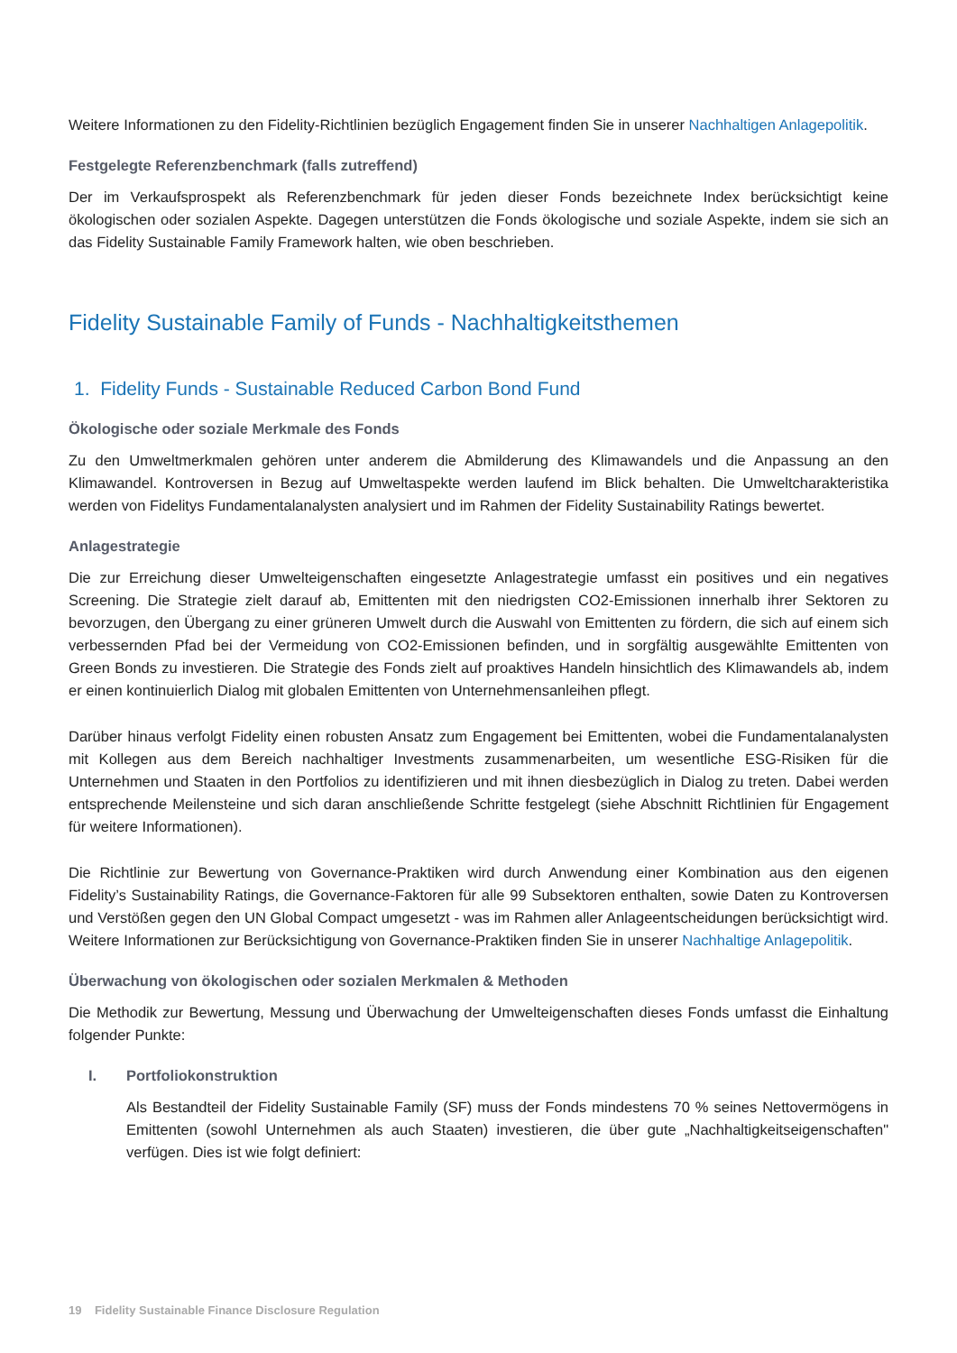Weitere Informationen zu den Fidelity-Richtlinien bezüglich Engagement finden Sie in unserer Nachhaltigen Anlagepolitik.
Festgelegte Referenzbenchmark (falls zutreffend)
Der im Verkaufsprospekt als Referenzbenchmark für jeden dieser Fonds bezeichnete Index berücksichtigt keine ökologischen oder sozialen Aspekte. Dagegen unterstützen die Fonds ökologische und soziale Aspekte, indem sie sich an das Fidelity Sustainable Family Framework halten, wie oben beschrieben.
Fidelity Sustainable Family of Funds - Nachhaltigkeitsthemen
1. Fidelity Funds - Sustainable Reduced Carbon Bond Fund
Ökologische oder soziale Merkmale des Fonds
Zu den Umweltmerkmalen gehören unter anderem die Abmilderung des Klimawandels und die Anpassung an den Klimawandel. Kontroversen in Bezug auf Umweltaspekte werden laufend im Blick behalten. Die Umweltcharakteristika werden von Fidelitys Fundamentalanalysten analysiert und im Rahmen der Fidelity Sustainability Ratings bewertet.
Anlagestrategie
Die zur Erreichung dieser Umwelteigenschaften eingesetzte Anlagestrategie umfasst ein positives und ein negatives Screening. Die Strategie zielt darauf ab, Emittenten mit den niedrigsten CO2-Emissionen innerhalb ihrer Sektoren zu bevorzugen, den Übergang zu einer grüneren Umwelt durch die Auswahl von Emittenten zu fördern, die sich auf einem sich verbessernden Pfad bei der Vermeidung von CO2-Emissionen befinden, und in sorgfältig ausgewählte Emittenten von Green Bonds zu investieren. Die Strategie des Fonds zielt auf proaktives Handeln hinsichtlich des Klimawandels ab, indem er einen kontinuierlich Dialog mit globalen Emittenten von Unternehmensanleihen pflegt.
Darüber hinaus verfolgt Fidelity einen robusten Ansatz zum Engagement bei Emittenten, wobei die Fundamentalanalysten mit Kollegen aus dem Bereich nachhaltiger Investments zusammenarbeiten, um wesentliche ESG-Risiken für die Unternehmen und Staaten in den Portfolios zu identifizieren und mit ihnen diesbezüglich in Dialog zu treten. Dabei werden entsprechende Meilensteine und sich daran anschließende Schritte festgelegt (siehe Abschnitt Richtlinien für Engagement für weitere Informationen).
Die Richtlinie zur Bewertung von Governance-Praktiken wird durch Anwendung einer Kombination aus den eigenen Fidelity’s Sustainability Ratings, die Governance-Faktoren für alle 99 Subsektoren enthalten, sowie Daten zu Kontroversen und Verstößen gegen den UN Global Compact umgesetzt - was im Rahmen aller Anlageentscheidungen berücksichtigt wird. Weitere Informationen zur Berücksichtigung von Governance-Praktiken finden Sie in unserer Nachhaltige Anlagepolitik.
Überwachung von ökologischen oder sozialen Merkmalen & Methoden
Die Methodik zur Bewertung, Messung und Überwachung der Umwelteigenschaften dieses Fonds umfasst die Einhaltung folgender Punkte:
I. Portfoliokonstruktion
Als Bestandteil der Fidelity Sustainable Family (SF) muss der Fonds mindestens 70 % seines Nettovermögens in Emittenten (sowohl Unternehmen als auch Staaten) investieren, die über gute „Nachhaltigkeitseigenschaften" verfügen. Dies ist wie folgt definiert:
19 Fidelity Sustainable Finance Disclosure Regulation